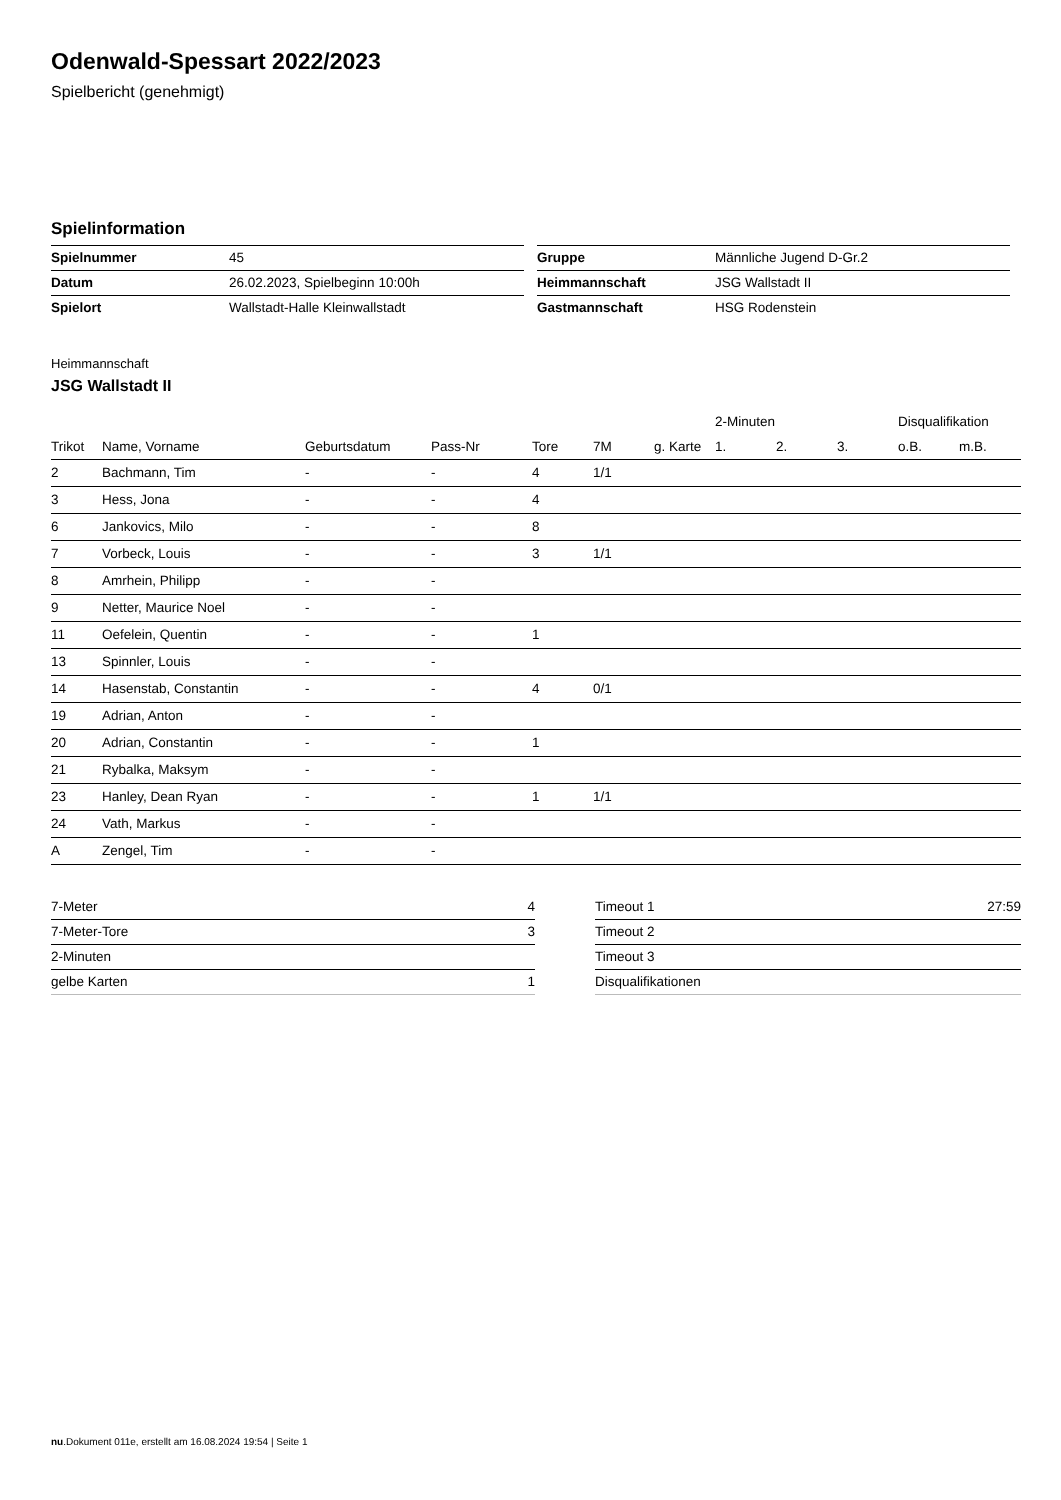Odenwald-Spessart 2022/2023
Spielbericht (genehmigt)
Spielinformation
| Spielnummer | 45 |
| Datum | 26.02.2023, Spielbeginn 10:00h |
| Spielort | Wallstadt-Halle Kleinwallstadt |
| Gruppe | Männliche Jugend D-Gr.2 |
| Heimmannschaft | JSG Wallstadt II |
| Gastmannschaft | HSG Rodenstein |
Heimmannschaft
JSG Wallstadt II
| | | | | | | | 2-Minuten | | | Disqualifikation | |
| --- | --- | --- | --- | --- | --- | --- | --- | --- | --- | --- | --- |
| Trikot | Name, Vorname | Geburtsdatum | Pass-Nr | Tore | 7M | g. Karte | 1. | 2. | 3. | o.B. | m.B. |
| 2 | Bachmann, Tim | - | - | 4 | 1/1 | | | | | | |
| 3 | Hess, Jona | - | - | 4 | | | | | | | |
| 6 | Jankovics, Milo | - | - | 8 | | | | | | | |
| 7 | Vorbeck, Louis | - | - | 3 | 1/1 | | | | | | |
| 8 | Amrhein, Philipp | - | - | | | | | | | | |
| 9 | Netter, Maurice Noel | - | - | | | | | | | | |
| 11 | Oefelein, Quentin | - | - | 1 | | | | | | | |
| 13 | Spinnler, Louis | - | - | | | | | | | | |
| 14 | Hasenstab, Constantin | - | - | 4 | 0/1 | | | | | | |
| 19 | Adrian, Anton | - | - | | | | | | | | |
| 20 | Adrian, Constantin | - | - | 1 | | | | | | | |
| 21 | Rybalka, Maksym | - | - | | | | | | | | |
| 23 | Hanley, Dean Ryan | - | - | 1 | 1/1 | | | | | | |
| 24 | Vath, Markus | - | - | | | | | | | | |
| A | Zengel, Tim | - | - | | | | | | | | |
| 7-Meter | 4 |
| 7-Meter-Tore | 3 |
| 2-Minuten | |
| gelbe Karten | 1 |
| Timeout 1 | 27:59 |
| Timeout 2 | |
| Timeout 3 | |
| Disqualifikationen | |
nu.Dokument 011e, erstellt am 16.08.2024 19:54 | Seite 1